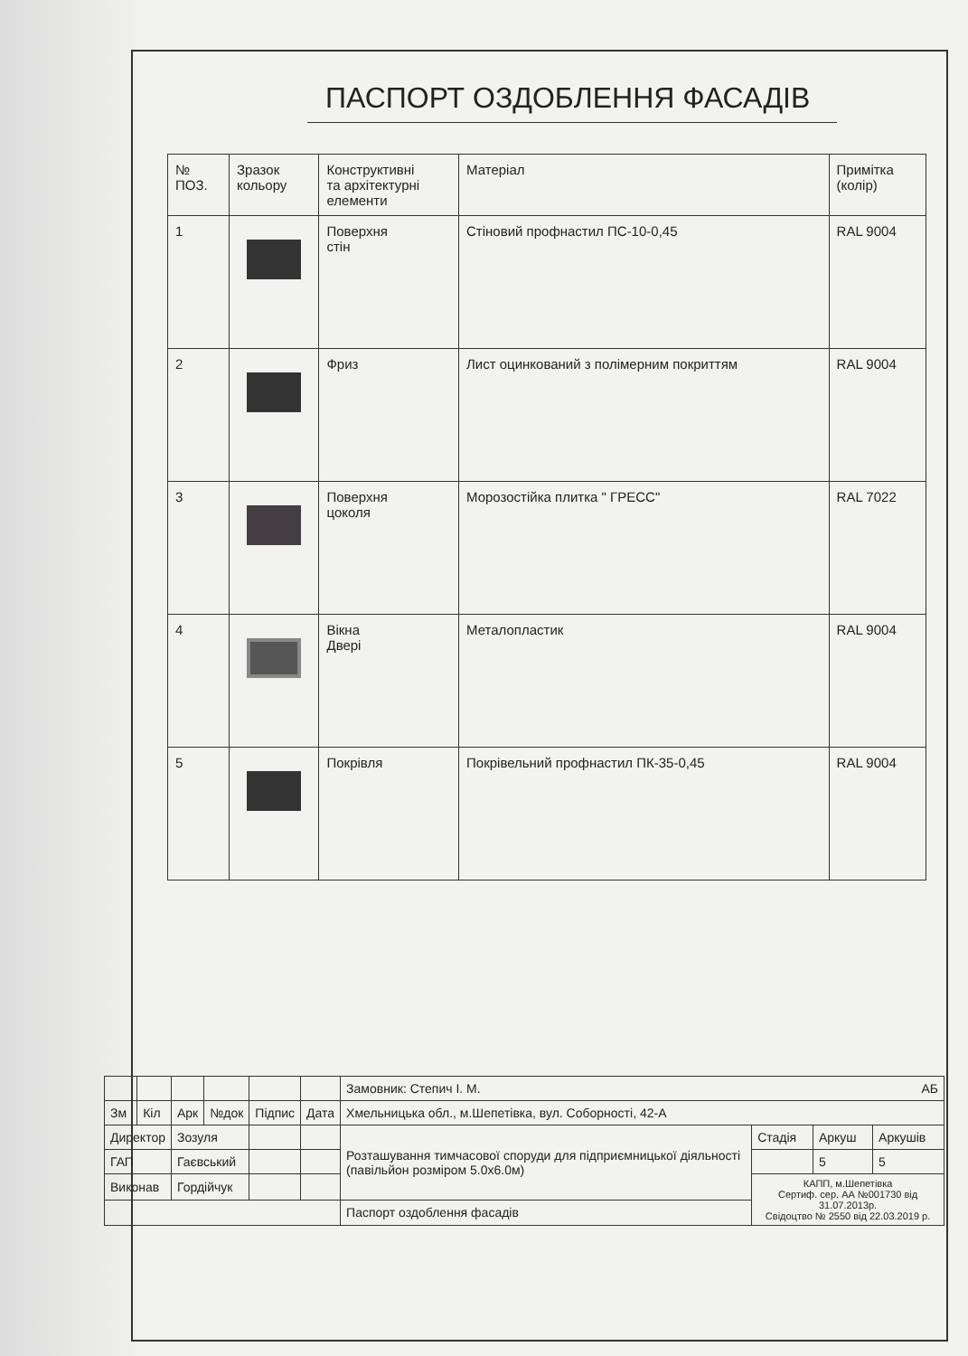ПАСПОРТ ОЗДОБЛЕННЯ ФАСАДІВ
| № ПОЗ. | Зразок кольору | Конструктивні та архітектурні елементи | Матеріал | Примітка (колір) |
| --- | --- | --- | --- | --- |
| 1 | | Поверхня стін | Стіновий профнастил ПС-10-0,45 | RAL 9004 |
| 2 | | Фриз | Лист оцинкований з полімерним покриттям | RAL 9004 |
| 3 | | Поверхня цоколя | Морозостійка плитка " ГРЕСС" | RAL 7022 |
| 4 | | Вікна Двері | Металопластик | RAL 9004 |
| 5 | | Покрівля | Покрівельний профнастил ПК-35-0,45 | RAL 9004 |
| | | | | | | Замовник: Степич І. М. АБ | | | |
| Зм | Кіл | Арк | №док | Підпис | Дата | Хмельницька обл., м.Шепетівка, вул. Соборності, 42-А | | | |
| Директор | | Зозуля | | | | Розташування тимчасової споруди для підприємницької діяльності (павільйон розміром 5.0х6.0м) | Стадія | Аркуш | Аркушів |
| ГАП | | Гаєвський | | | | | | 5 | 5 |
| Виконав | | Гордійчук | | | | | КАПП, м.Шепетівка Сертиф. сер. АА №001730 від 31.07.2013р. Свідоцтво № 2550 від 22.03.2019 р. | | |
| | | | | | | Паспорт оздоблення фасадів | | | |